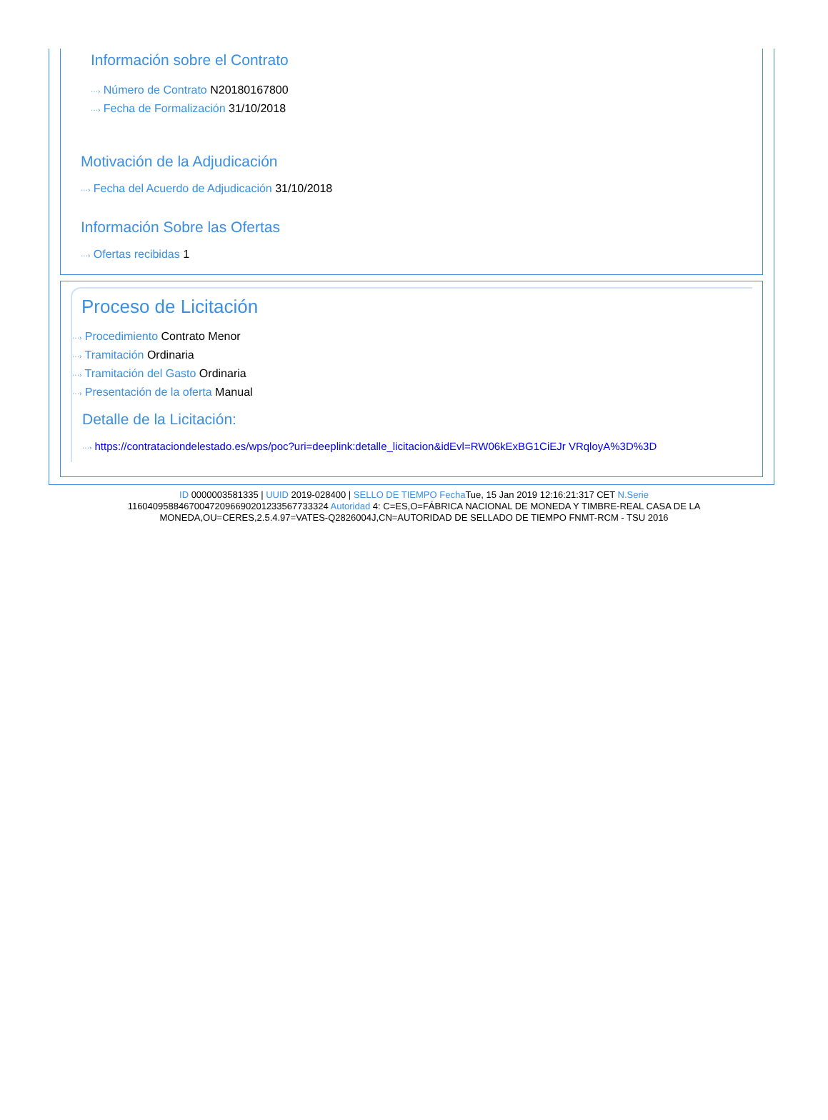Información sobre el Contrato
···› Número de Contrato N20180167800
···› Fecha de Formalización 31/10/2018
Motivación de la Adjudicación
···› Fecha del Acuerdo de Adjudicación 31/10/2018
Información Sobre las Ofertas
···› Ofertas recibidas 1
Proceso de Licitación
···› Procedimiento Contrato Menor
···› Tramitación Ordinaria
···› Tramitación del Gasto Ordinaria
···› Presentación de la oferta Manual
Detalle de la Licitación:
···› https://contrataciondelestado.es/wps/poc?uri=deeplink:detalle_licitacion&idEvl=RW06kExBG1CiEJr VRqloyA%3D%3D
ID 0000003581335 | UUID 2019-028400 | SELLO DE TIEMPO Fecha Tue, 15 Jan 2019 12:16:21:317 CET N.Serie 116040958846700472096690201233567733324 Autoridad 4: C=ES,O=FÁBRICA NACIONAL DE MONEDA Y TIMBRE-REAL CASA DE LA MONEDA,OU=CERES,2.5.4.97=VATES-Q2826004J,CN=AUTORIDAD DE SELLADO DE TIEMPO FNMT-RCM - TSU 2016